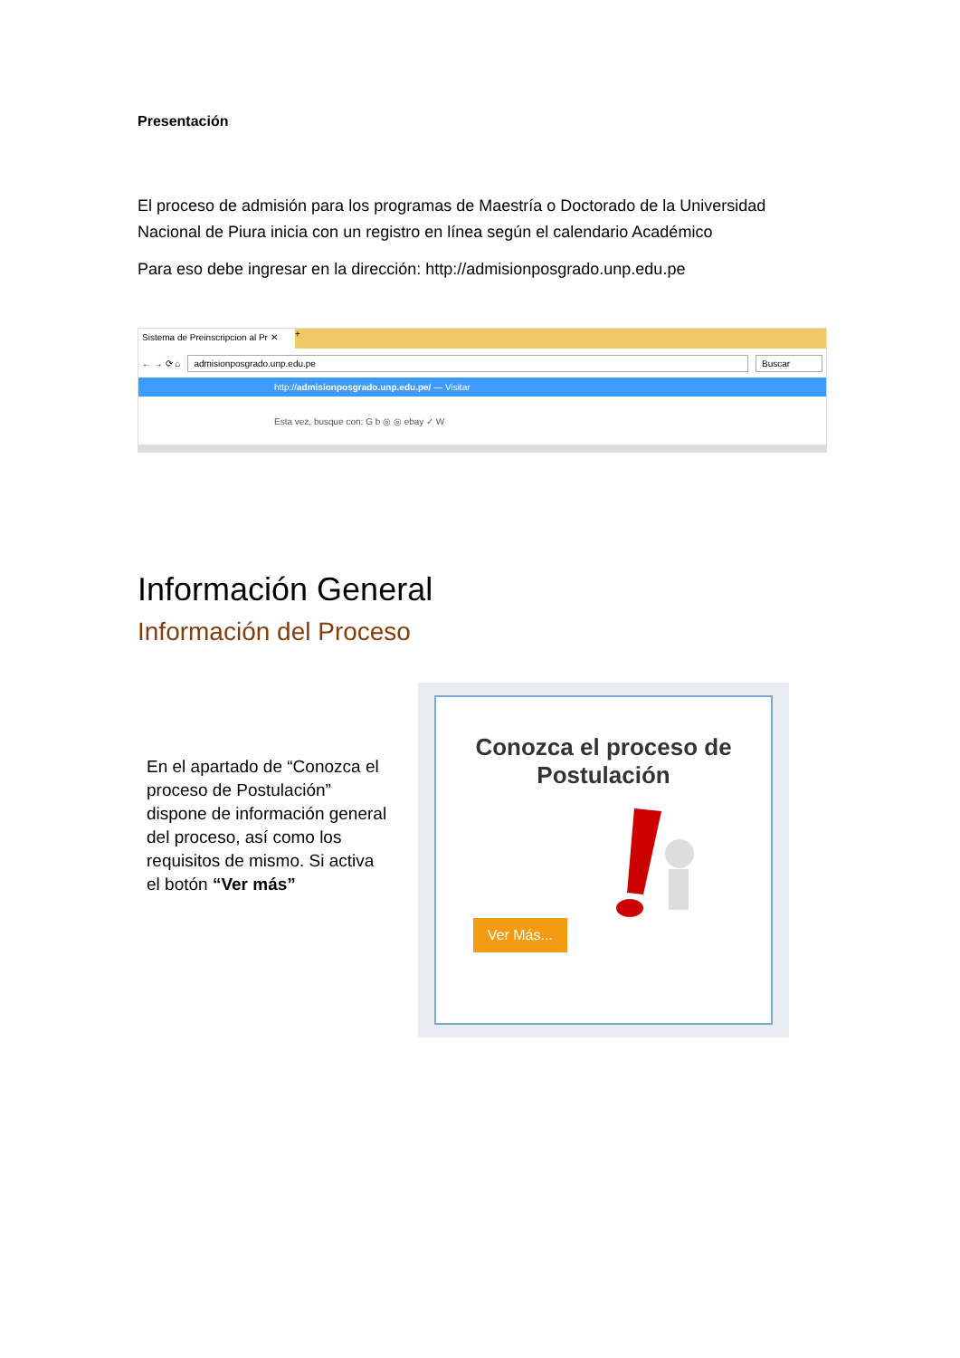Presentación
El proceso de admisión para los programas de Maestría o Doctorado de la Universidad Nacional de Piura inicia con un registro en línea según el calendario Académico
Para eso debe ingresar en la dirección: http://admisionposgrado.unp.edu.pe
Sistema de Preinscripcion al Pr ✕ +
← → ⟳ ⌂ admisionposgrado.unp.edu.pe Buscar
http://admisionposgrado.unp.edu.pe/ — Visitar
Esta vez, busque con: G b ◎ ◎ ebay ✓ W
Información General
Información del Proceso
En el apartado de “Conozca el proceso de Postulación” dispone de información general del proceso, así como los requisitos de mismo. Si activa el botón “Ver más”
Conozca el proceso de Postulación
Ver Más...